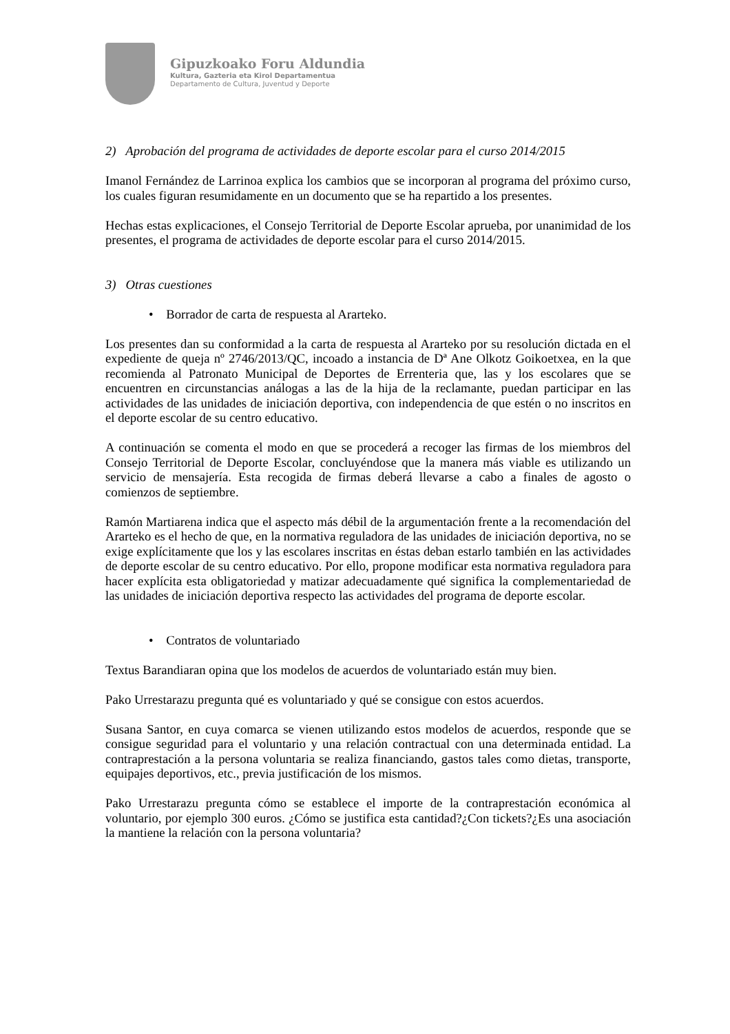Gipuzkoako Foru Aldundia
Kultura, Gazteria eta Kirol Departamentua
Departamento de Cultura, Juventud y Deporte
2) Aprobación del programa de actividades de deporte escolar para el curso 2014/2015
Imanol Fernández de Larrinoa explica los cambios que se incorporan al programa del próximo curso, los cuales figuran resumidamente en un documento que se ha repartido a los presentes.
Hechas estas explicaciones, el Consejo Territorial de Deporte Escolar aprueba, por unanimidad de los presentes, el programa de actividades de deporte escolar para el curso 2014/2015.
3) Otras cuestiones
• Borrador de carta de respuesta al Ararteko.
Los presentes dan su conformidad a la carta de respuesta al Ararteko por su resolución dictada en el expediente de queja nº 2746/2013/QC, incoado a instancia de Dª Ane Olkotz Goikoetxea, en la que recomienda al Patronato Municipal de Deportes de Errenteria que, las y los escolares que se encuentren en circunstancias análogas a las de la hija de la reclamante, puedan participar en las actividades de las unidades de iniciación deportiva, con independencia de que estén o no inscritos en el deporte escolar de su centro educativo.
A continuación se comenta el modo en que se procederá a recoger las firmas de los miembros del Consejo Territorial de Deporte Escolar, concluyéndose que la manera más viable es utilizando un servicio de mensajería. Esta recogida de firmas deberá llevarse a cabo a finales de agosto o comienzos de septiembre.
Ramón Martiarena indica que el aspecto más débil de la argumentación frente a la recomendación del Ararteko es el hecho de que, en la normativa reguladora de las unidades de iniciación deportiva, no se exige explícitamente que los y las escolares inscritas en éstas deban estarlo también en las actividades de deporte escolar de su centro educativo. Por ello, propone modificar esta normativa reguladora para hacer explícita esta obligatoriedad y matizar adecuadamente qué significa la complementariedad de las unidades de iniciación deportiva respecto las actividades del programa de deporte escolar.
• Contratos de voluntariado
Textus Barandiaran opina que los modelos de acuerdos de voluntariado están muy bien.
Pako Urrestarazu pregunta qué es voluntariado y qué se consigue con estos acuerdos.
Susana Santor, en cuya comarca se vienen utilizando estos modelos de acuerdos, responde que se consigue seguridad para el voluntario y una relación contractual con una determinada entidad. La contraprestación a la persona voluntaria se realiza financiando, gastos tales como dietas, transporte, equipajes deportivos, etc., previa justificación de los mismos.
Pako Urrestarazu pregunta cómo se establece el importe de la contraprestación económica al voluntario, por ejemplo 300 euros. ¿Cómo se justifica esta cantidad?¿Con tickets?¿Es una asociación la mantiene la relación con la persona voluntaria?